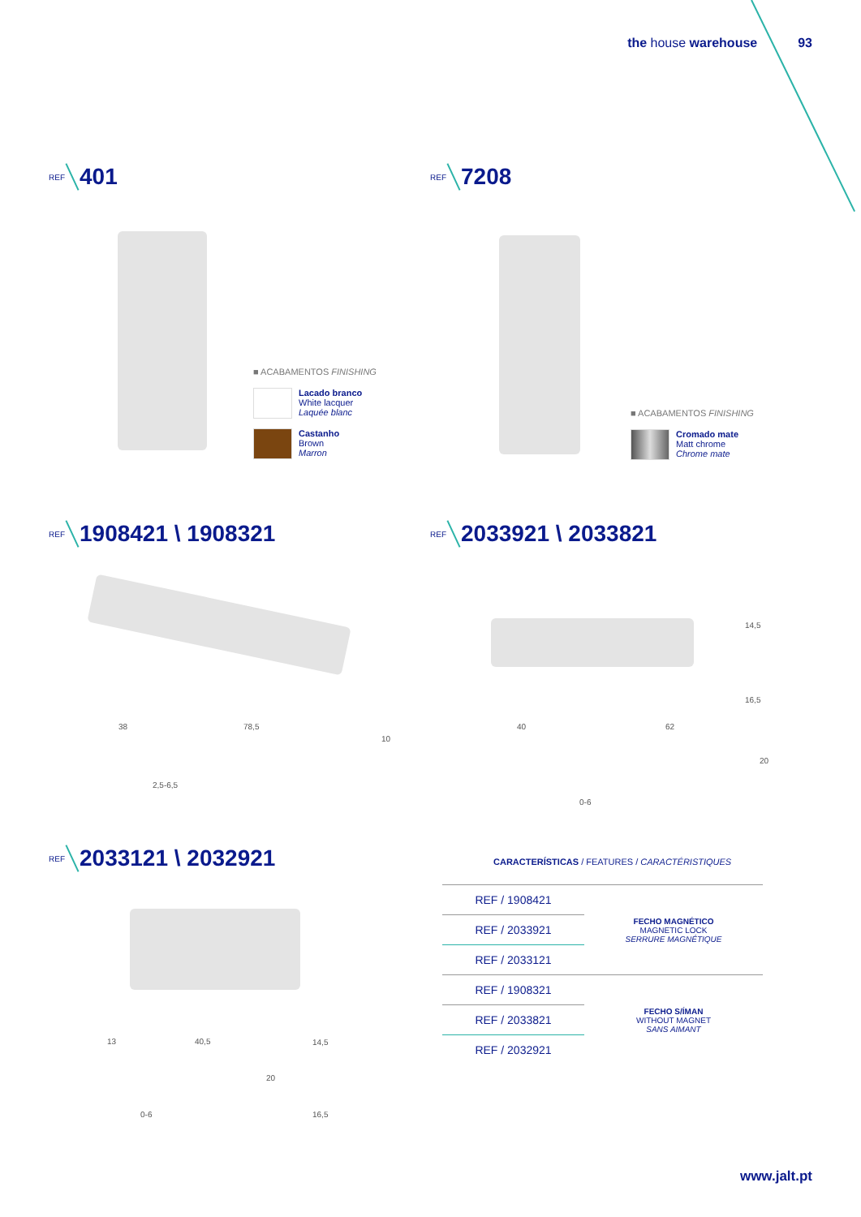the house warehouse 93
REF 401 REF 7208
■ ACABAMENTOS FINISHING
Lacado branco
White lacquer
Laquée blanc
Castanho
Brown
Marron
■ ACABAMENTOS FINISHING
Cromado mate
Matt chrome
Chrome mate
REF 1908421 \ 1908321 REF 2033921 \ 2033821
38 78,5
10
2,5-6,5
40 62
20
0-6
14,5
16,5
REF 2033121 \ 2032921
13 40,5 14,5
20
0-6 16,5
CARACTERÍSTICAS / FEATURES / CARACTÉRISTIQUES
| REF / 1908421 | FECHO MAGNÉTICO MAGNETIC LOCK SERRURE MAGNÉTIQUE |
| REF / 2033921 | |
| REF / 2033121 | |
| REF / 1908321 | FECHO S/ÍMAN WITHOUT MAGNET SANS AIMANT |
| REF / 2033821 | |
| REF / 2032921 | |
www.jalt.pt